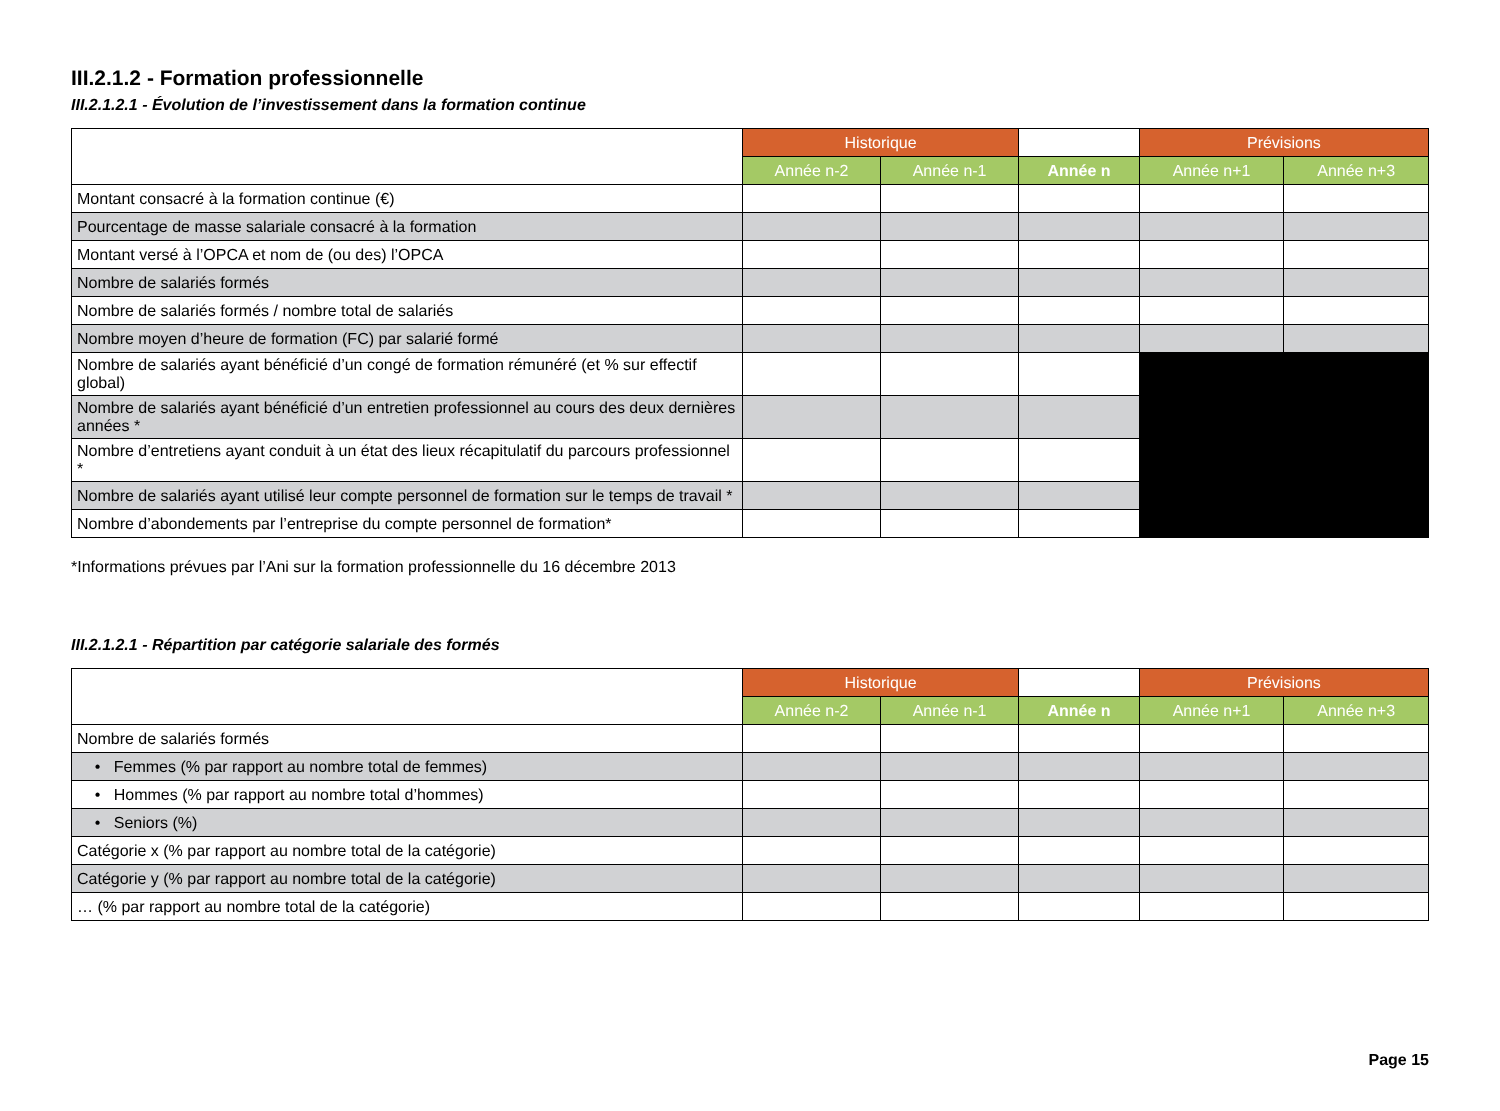III.2.1.2 - Formation professionnelle
III.2.1.2.1 - Évolution de l’investissement dans la formation continue
| | Historique | | | Prévisions | |
| --- | --- | --- | --- | --- | --- |
| | Année n-2 | Année n-1 | Année n | Année n+1 | Année n+3 |
| Montant consacré à la formation continue (€) | | | | | |
| Pourcentage de masse salariale consacré à la formation | | | | | |
| Montant versé à l’OPCA et nom de (ou des) l’OPCA | | | | | |
| Nombre de salariés formés | | | | | |
| Nombre de salariés formés / nombre total de salariés | | | | | |
| Nombre moyen d’heure de formation (FC) par salarié formé | | | | | |
| Nombre de salariés ayant bénéficié d’un congé de formation rémunéré (et % sur effectif global) | | | | | |
| Nombre de salariés ayant bénéficié d’un entretien professionnel au cours des deux dernières années * | | | | | |
| Nombre d’entretiens ayant conduit à un état des lieux récapitulatif du parcours professionnel * | | | | | |
| Nombre de salariés ayant utilisé leur compte personnel de formation sur le temps de travail * | | | | | |
| Nombre d’abondements par l’entreprise du compte personnel de formation* | | | | | |
*Informations prévues par l’Ani sur la formation professionnelle du 16 décembre 2013
III.2.1.2.1 - Répartition par catégorie salariale des formés
| | Historique | | | Prévisions | |
| --- | --- | --- | --- | --- | --- |
| | Année n-2 | Année n-1 | Année n | Année n+1 | Année n+3 |
| Nombre de salariés formés | | | | | |
| • Femmes (% par rapport au nombre total de femmes) | | | | | |
| • Hommes (% par rapport au nombre total d’hommes) | | | | | |
| • Seniors (%) | | | | | |
| Catégorie x (% par rapport au nombre total de la catégorie) | | | | | |
| Catégorie y (% par rapport au nombre total de la catégorie) | | | | | |
| … (% par rapport au nombre total de la catégorie) | | | | | |
Page 15